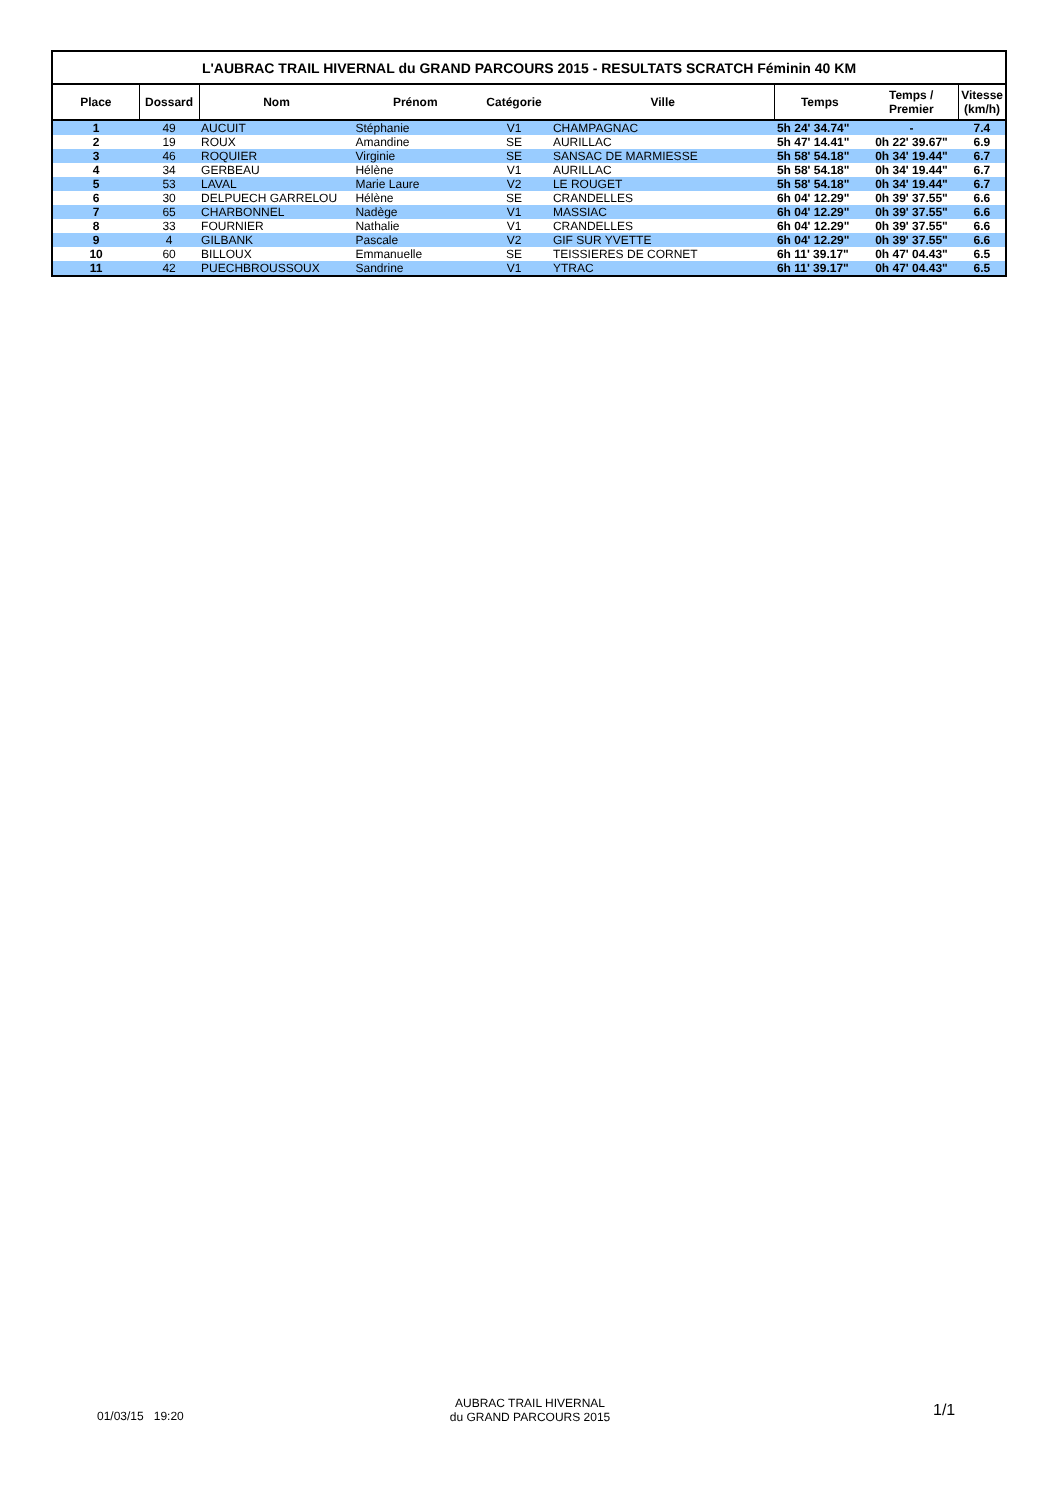| L'AUBRAC TRAIL HIVERNAL du GRAND PARCOURS 2015 - RESULTATS SCRATCH Féminin 40 KM | | | | | | | | |
| Place | Dossard | Nom | Prénom | Catégorie | Ville | Temps | Temps / Premier | Vitesse (km/h) |
| 1 | 49 | AUCUIT | Stéphanie | V1 | CHAMPAGNAC | 5h 24' 34.74" | - | 7.4 |
| 2 | 19 | ROUX | Amandine | SE | AURILLAC | 5h 47' 14.41" | 0h 22' 39.67" | 6.9 |
| 3 | 46 | ROQUIER | Virginie | SE | SANSAC DE MARMIESSE | 5h 58' 54.18" | 0h 34' 19.44" | 6.7 |
| 4 | 34 | GERBEAU | Hélène | V1 | AURILLAC | 5h 58' 54.18" | 0h 34' 19.44" | 6.7 |
| 5 | 53 | LAVAL | Marie Laure | V2 | LE ROUGET | 5h 58' 54.18" | 0h 34' 19.44" | 6.7 |
| 6 | 30 | DELPUECH GARRELOU | Hélène | SE | CRANDELLES | 6h 04' 12.29" | 0h 39' 37.55" | 6.6 |
| 7 | 65 | CHARBONNEL | Nadège | V1 | MASSIAC | 6h 04' 12.29" | 0h 39' 37.55" | 6.6 |
| 8 | 33 | FOURNIER | Nathalie | V1 | CRANDELLES | 6h 04' 12.29" | 0h 39' 37.55" | 6.6 |
| 9 | 4 | GILBANK | Pascale | V2 | GIF SUR YVETTE | 6h 04' 12.29" | 0h 39' 37.55" | 6.6 |
| 10 | 60 | BILLOUX | Emmanuelle | SE | TEISSIERES DE CORNET | 6h 11' 39.17" | 0h 47' 04.43" | 6.5 |
| 11 | 42 | PUECHBROUSSOUX | Sandrine | V1 | YTRAC | 6h 11' 39.17" | 0h 47' 04.43" | 6.5 |
01/03/15 19:20
AUBRAC TRAIL HIVERNAL
du GRAND PARCOURS 2015
1/1